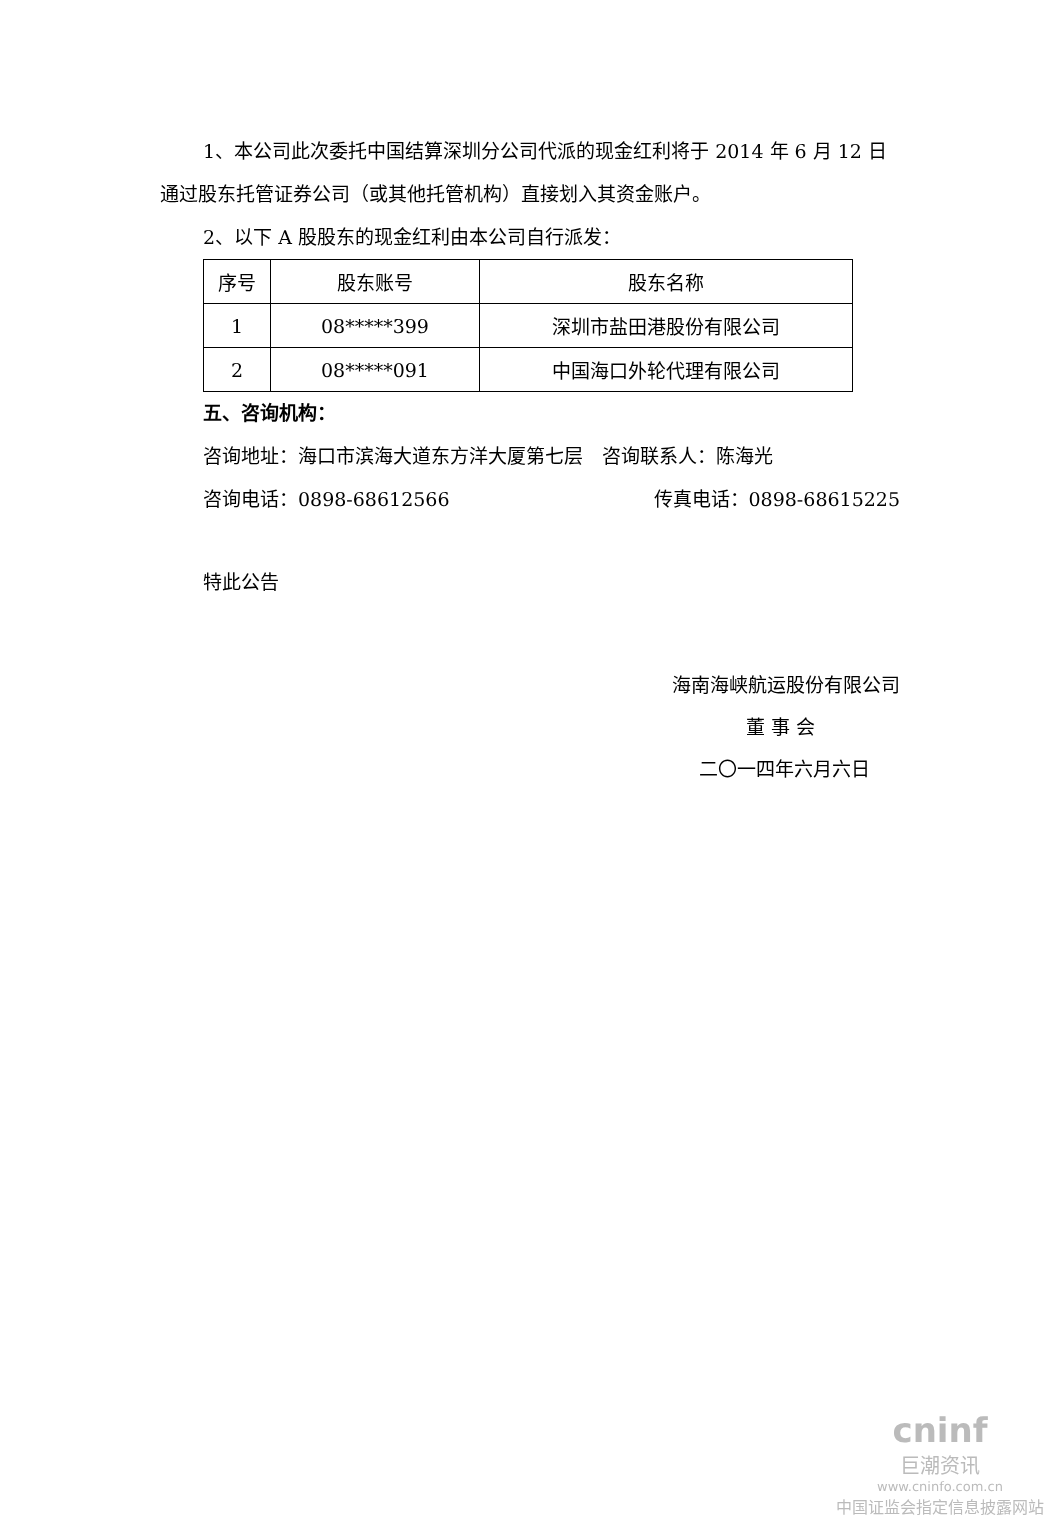1、本公司此次委托中国结算深圳分公司代派的现金红利将于 2014 年 6 月 12 日通过股东托管证券公司（或其他托管机构）直接划入其资金账户。
2、以下 A 股股东的现金红利由本公司自行派发：
| 序号 | 股东账号 | 股东名称 |
| --- | --- | --- |
| 1 | 08*****399 | 深圳市盐田港股份有限公司 |
| 2 | 08*****091 | 中国海口外轮代理有限公司 |
五、咨询机构：
咨询地址：海口市滨海大道东方洋大厦第七层　咨询联系人：陈海光
咨询电话：0898-68612566 传真电话：0898-68615225
特此公告
海南海峡航运股份有限公司
董 事 会
二〇一四年六月六日
cninf
巨潮资讯
www.cninfo.com.cn
中国证监会指定信息披露网站